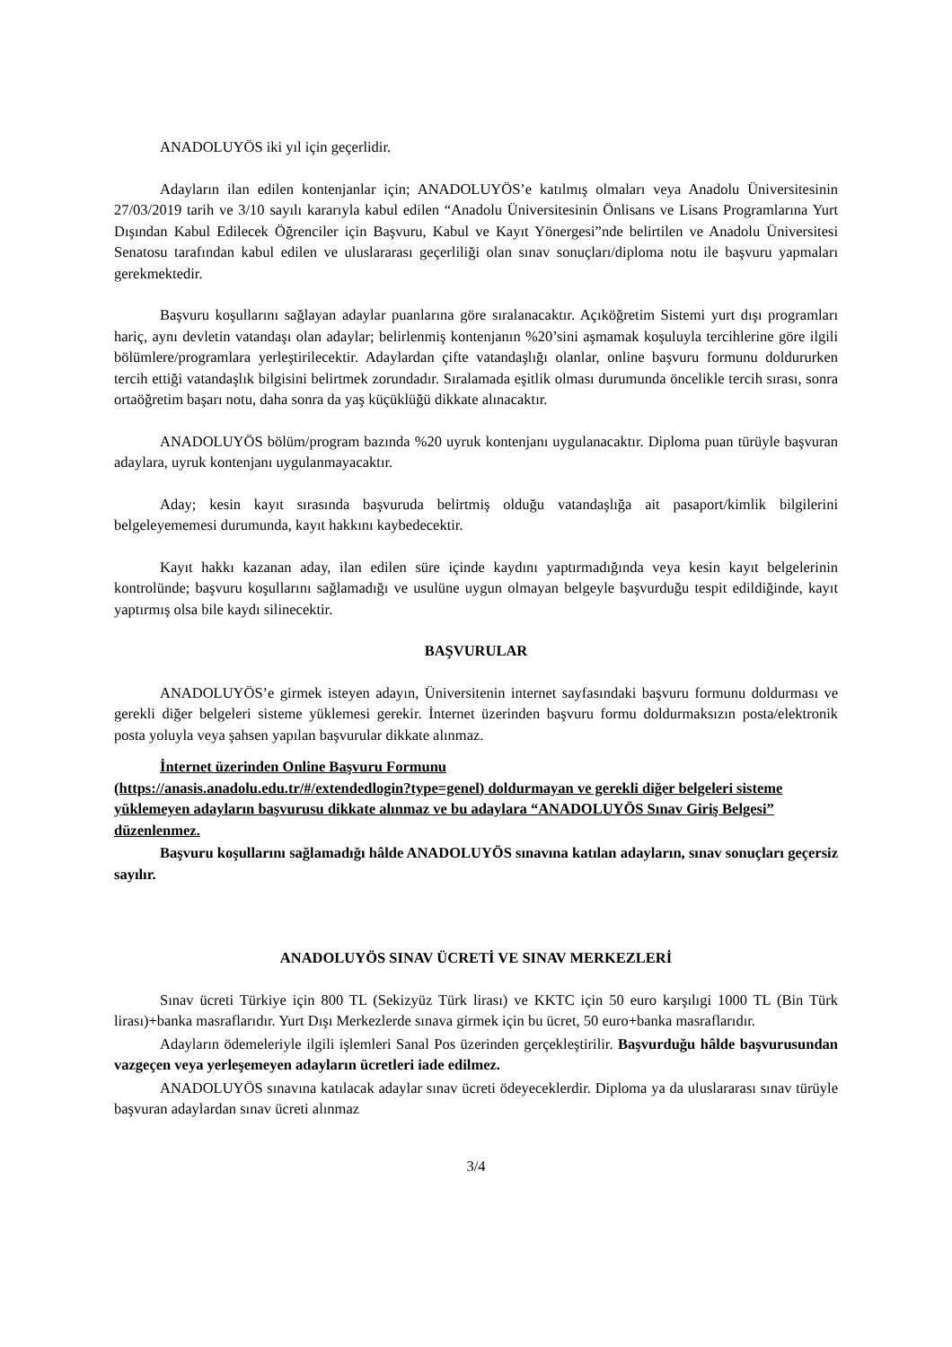ANADOLUYÖS iki yıl için geçerlidir.
Adayların ilan edilen kontenjanlar için; ANADOLUYÖS’e katılmış olmaları veya Anadolu Üniversitesinin 27/03/2019 tarih ve 3/10 sayılı kararıyla kabul edilen “Anadolu Üniversitesinin Önlisans ve Lisans Programlarına Yurt Dışından Kabul Edilecek Öğrenciler için Başvuru, Kabul ve Kayıt Yönergesi”nde belirtilen ve Anadolu Üniversitesi Senatosu tarafından kabul edilen ve uluslararası geçerliliği olan sınav sonuçları/diploma notu ile başvuru yapmaları gerekmektedir.
Başvuru koşullarını sağlayan adaylar puanlarına göre sıralanacaktır. Açıköğretim Sistemi yurt dışı programları hariç, aynı devletin vatandaşı olan adaylar; belirlenmiş kontenjanın %20’sini aşmamak koşuluyla tercihlerine göre ilgili bölümlere/programlara yerleştirilecektir. Adaylardan çifte vatandaşlığı olanlar, online başvuru formunu doldururken tercih ettiği vatandaşlık bilgisini belirtmek zorundadır. Sıralamada eşitlik olması durumunda öncelikle tercih sırası, sonra ortaöğretim başarı notu, daha sonra da yaş küçüklüğü dikkate alınacaktır.
ANADOLUYÖS bölüm/program bazında %20 uyruk kontenjanı uygulanacaktır. Diploma puan türüyle başvuran adaylara, uyruk kontenjanı uygulanmayacaktır.
Aday; kesin kayıt sırasında başvuruda belirtmiş olduğu vatandaşlığa ait pasaport/kimlik bilgilerini belgeleyememesi durumunda, kayıt hakkını kaybedecektir.
Kayıt hakkı kazanan aday, ilan edilen süre içinde kaydını yaptırmadığında veya kesin kayıt belgelerinin kontrolünde; başvuru koşullarını sağlamadığı ve usulüne uygun olmayan belgeyle başvurduğu tespit edildiğinde, kayıt yaptırmış olsa bile kaydı silinecektir.
BAŞVURULAR
ANADOLUYÖS’e girmek isteyen adayın, Üniversitenin internet sayfasındaki başvuru formunu doldurması ve gerekli diğer belgeleri sisteme yüklemesi gerekir. İnternet üzerinden başvuru formu doldurmaksızın posta/elektronik posta yoluyla veya şahsen yapılan başvurular dikkate alınmaz.
İnternet üzerinden Online Başvuru Formunu
(https://anasis.anadolu.edu.tr/#/extendedlogin?type=genel) doldurmayan ve gerekli diğer belgeleri sisteme yüklemeyen adayların başvurusu dikkate alınmaz ve bu adaylara “ANADOLUYÖS Sınav Giriş Belgesi” düzenlenmez.
Başvuru koşullarını sağlamadığı hâlde ANADOLUYÖS sınavına katılan adayların, sınav sonuçları geçersiz sayılır.
ANADOLUYÖS SINAV ÜCRETİ VE SINAV MERKEZLERİ
Sınav ücreti Türkiye için 800 TL (Sekizyüz Türk lirası) ve KKTC için 50 euro karşılıgi 1000 TL (Bin Türk lirası)+banka masraflarıdır. Yurt Dışı Merkezlerde sınava girmek için bu ücret, 50 euro+banka masraflarıdır.
Adayların ödemeleriyle ilgili işlemleri Sanal Pos üzerinden gerçekleştirilir. Başvurduğu hâlde başvurusundan vazgeçen veya yerleşemeyen adayların ücretleri iade edilmez.
ANADOLUYÖS sınavına katılacak adaylar sınav ücreti ödeyeceklerdir. Diploma ya da uluslararası sınav türüyle başvuran adaylardan sınav ücreti alınmaz
3/4